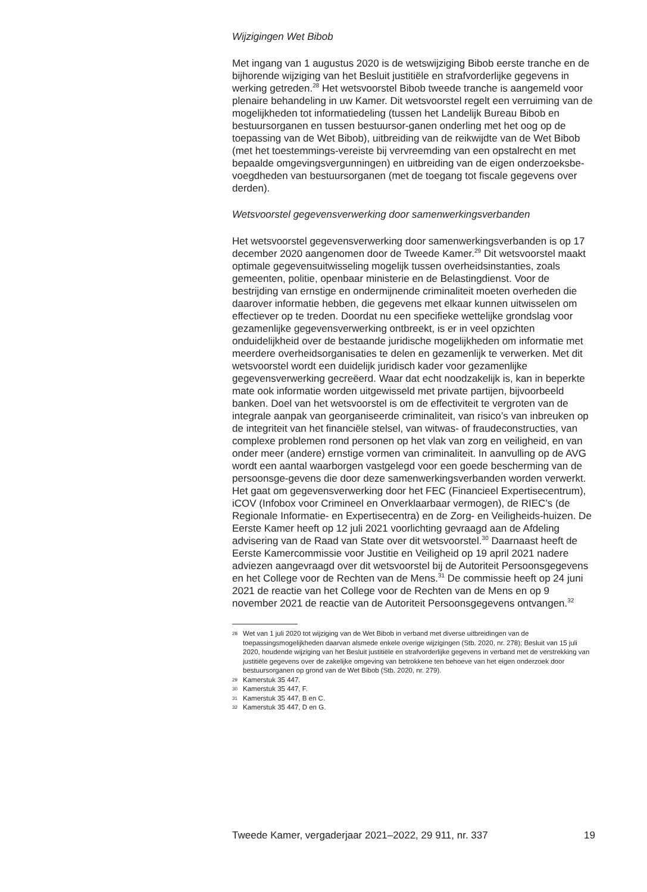Wijzigingen Wet Bibob
Met ingang van 1 augustus 2020 is de wetswijziging Bibob eerste tranche en de bijhorende wijziging van het Besluit justitiële en strafvorderlijke gegevens in werking getreden.<sup>28</sup> Het wetsvoorstel Bibob tweede tranche is aangemeld voor plenaire behandeling in uw Kamer. Dit wetsvoorstel regelt een verruiming van de mogelijkheden tot informatiedeling (tussen het Landelijk Bureau Bibob en bestuursorganen en tussen bestuursor-ganen onderling met het oog op de toepassing van de Wet Bibob), uitbreiding van de reikwijdte van de Wet Bibob (met het toestemmings-vereiste bij vervreemding van een opstalrecht en met bepaalde omgevingsvergunningen) en uitbreiding van de eigen onderzoeksbe-voegdheden van bestuursorganen (met de toegang tot fiscale gegevens over derden).
Wetsvoorstel gegevensverwerking door samenwerkingsverbanden
Het wetsvoorstel gegevensverwerking door samenwerkingsverbanden is op 17 december 2020 aangenomen door de Tweede Kamer.<sup>29</sup> Dit wetsvoorstel maakt optimale gegevensuitwisseling mogelijk tussen overheidsinstanties, zoals gemeenten, politie, openbaar ministerie en de Belastingdienst. Voor de bestrijding van ernstige en ondermijnende criminaliteit moeten overheden die daarover informatie hebben, die gegevens met elkaar kunnen uitwisselen om effectiever op te treden. Doordat nu een specifieke wettelijke grondslag voor gezamenlijke gegevensverwerking ontbreekt, is er in veel opzichten onduidelijkheid over de bestaande juridische mogelijkheden om informatie met meerdere overheidsorganisaties te delen en gezamenlijk te verwerken. Met dit wetsvoorstel wordt een duidelijk juridisch kader voor gezamenlijke gegevensverwerking gecreëerd. Waar dat echt noodzakelijk is, kan in beperkte mate ook informatie worden uitgewisseld met private partijen, bijvoorbeeld banken. Doel van het wetsvoorstel is om de effectiviteit te vergroten van de integrale aanpak van georganiseerde criminaliteit, van risico’s van inbreuken op de integriteit van het financiële stelsel, van witwas- of fraudeconstructies, van complexe problemen rond personen op het vlak van zorg en veiligheid, en van onder meer (andere) ernstige vormen van criminaliteit. In aanvulling op de AVG wordt een aantal waarborgen vastgelegd voor een goede bescherming van de persoonsge-gevens die door deze samenwerkingsverbanden worden verwerkt. Het gaat om gegevensverwerking door het FEC (Financieel Expertisecentrum), iCOV (Infobox voor Crimineel en Onverklaarbaar vermogen), de RIEC’s (de Regionale Informatie- en Expertisecentra) en de Zorg- en Veiligheids-huizen. De Eerste Kamer heeft op 12 juli 2021 voorlichting gevraagd aan de Afdeling advisering van de Raad van State over dit wetsvoorstel.<sup>30</sup> Daarnaast heeft de Eerste Kamercommissie voor Justitie en Veiligheid op 19 april 2021 nadere adviezen aangevraagd over dit wetsvoorstel bij de Autoriteit Persoonsgegevens en het College voor de Rechten van de Mens.<sup>31</sup> De commissie heeft op 24 juni 2021 de reactie van het College voor de Rechten van de Mens en op 9 november 2021 de reactie van de Autoriteit Persoonsgegevens ontvangen.<sup>32</sup>
28
Wet van 1 juli 2020 tot wijziging van de Wet Bibob in verband met diverse uitbreidingen van de toepassingsmogelijkheden daarvan alsmede enkele overige wijzigingen (Stb. 2020, nr. 278); Besluit van 15 juli 2020, houdende wijziging van het Besluit justitiële en strafvorderlijke gegevens in verband met de verstrekking van justitiële gegevens over de zakelijke omgeving van betrokkene ten behoeve van het eigen onderzoek door bestuursorganen op grond van de Wet Bibob (Stb. 2020, nr. 279).
29
Kamerstuk 35 447.
30
Kamerstuk 35 447, F.
31
Kamerstuk 35 447, B en C.
32
Kamerstuk 35 447, D en G.
Tweede Kamer, vergaderjaar 2021–2022, 29 911, nr. 337 19